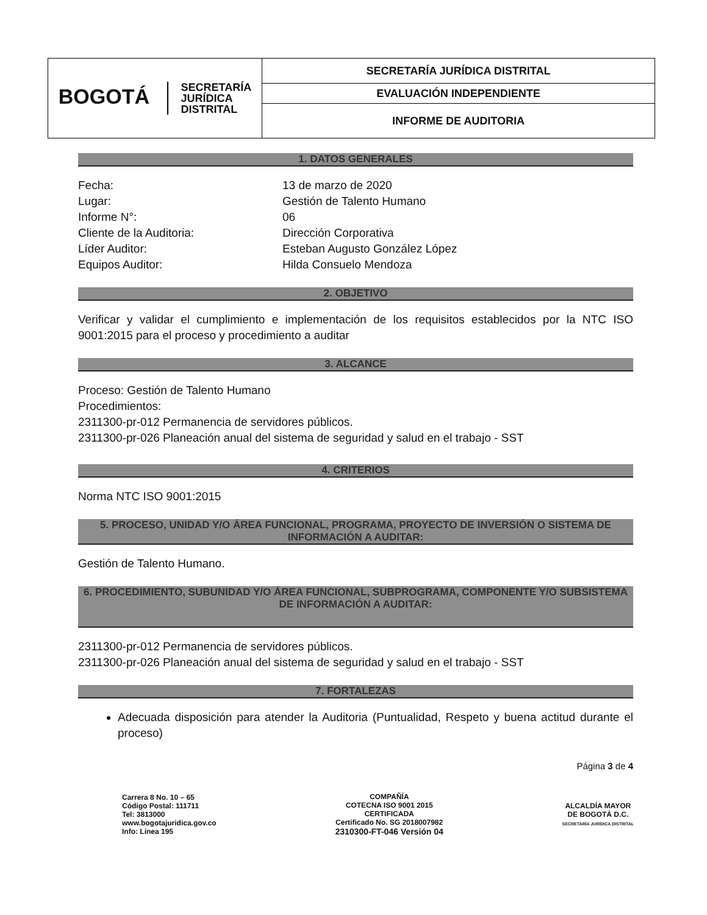| BOGOTÁ SECRETARÍA JURÍDICA DISTRITAL | SECRETARÍA JURÍDICA DISTRITAL |
| | EVALUACIÓN INDEPENDIENTE |
| | INFORME DE AUDITORIA |
1. DATOS GENERALES
| Fecha: | 13 de marzo de 2020 |
| Lugar: | Gestión de Talento Humano |
| Informe N°: | 06 |
| Cliente de la Auditoria: | Dirección Corporativa |
| Líder Auditor: | Esteban Augusto González López |
| Equipos Auditor: | Hilda Consuelo Mendoza |
2. OBJETIVO
Verificar y validar el cumplimiento e implementación de los requisitos establecidos por la NTC ISO 9001:2015 para el proceso y procedimiento a auditar
3. ALCANCE
Proceso: Gestión de Talento Humano
Procedimientos:
2311300-pr-012 Permanencia de servidores públicos.
2311300-pr-026 Planeación anual del sistema de seguridad y salud en el trabajo - SST
4. CRITERIOS
Norma NTC ISO 9001:2015
5. PROCESO, UNIDAD Y/O ÁREA FUNCIONAL, PROGRAMA, PROYECTO DE INVERSIÓN O SISTEMA DE INFORMACIÓN A AUDITAR:
Gestión de Talento Humano.
6. PROCEDIMIENTO, SUBUNIDAD Y/O ÁREA FUNCIONAL, SUBPROGRAMA, COMPONENTE Y/O SUBSISTEMA DE INFORMACIÓN A AUDITAR:
2311300-pr-012 Permanencia de servidores públicos.
2311300-pr-026 Planeación anual del sistema de seguridad y salud en el trabajo - SST
7. FORTALEZAS
Adecuada disposición para atender la Auditoria (Puntualidad, Respeto y buena actitud durante el proceso)
Página 3 de 4
Carrera 8 No. 10 – 65
Código Postal: 111711
Tel: 3813000
www.bogotajuridica.gov.co
Info: Línea 195
COMPAÑÍA
COTECNA ISO 9001 2015
CERTIFICADA
Certificado No. SG 2018007982
2310300-FT-046 Versión 04
ALCALDÍA MAYOR
DE BOGOTÁ D.C.
SECRETARÍA JURÍDICA DISTRITAL